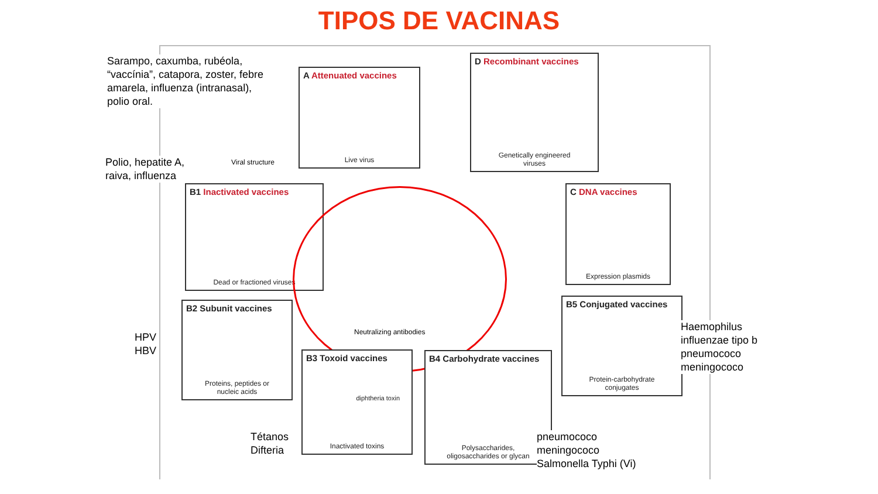TIPOS DE VACINAS
Sarampo, caxumba, rubéola,
“vaccínia”, catapora, zoster, febre
amarela, influenza (intranasal),
polio oral.
Viral structure
A Attenuated vaccines
Live virus
D Recombinant vaccines
Genetically engineered
viruses
Polio, hepatite A,
raiva, influenza
B1 Inactivated vaccines
Dead or fractioned viruses
C DNA vaccines
Expression plasmids
Neutralizing antibodies
B2 Subunit vaccines
Proteins, peptides or
nucleic acids
B5 Conjugated vaccines
Protein-carbohydrate
conjugates
HPV
HBV
Haemophilus
influenzae tipo b
pneumococo
meningococo
B3 Toxoid vaccines
diphtheria toxin
Inactivated toxins
B4 Carbohydrate vaccines
Polysaccharides,
oligosaccharides or glycan
Tétanos
Difteria
pneumococo
meningococo
Salmonella Typhi (Vi)